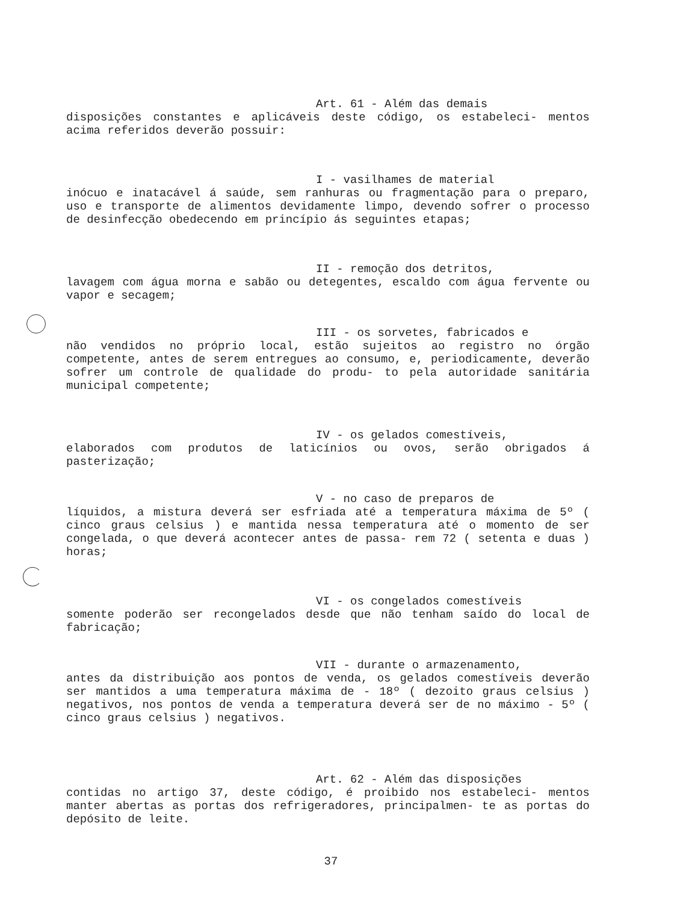Art. 61 - Além das demais
disposições constantes e aplicáveis deste código, os estabeleci- mentos acima referidos deverão possuir:
I - vasilhames de material
inócuo e inatacável á saúde, sem ranhuras ou fragmentação para o preparo, uso e transporte de alimentos devidamente limpo, devendo sofrer o processo de desinfecção obedecendo em princípio ás seguintes etapas;
II - remoção dos detritos,
lavagem com água morna e sabão ou detegentes, escaldo com água fervente ou vapor e secagem;
III - os sorvetes, fabricados e
não vendidos no próprio local, estão sujeitos ao registro no órgão competente, antes de serem entregues ao consumo, e, periodicamente, deverão sofrer um controle de qualidade do produ- to pela autoridade sanitária municipal competente;
IV - os gelados comestíveis,
elaborados com produtos de laticínios ou ovos, serão obrigados á pasterização;
V - no caso de preparos de
líquidos, a mistura deverá ser esfriada até a temperatura máxima de 5º ( cinco graus celsius ) e mantida nessa temperatura até o momento de ser congelada, o que deverá acontecer antes de passa- rem 72 ( setenta e duas ) horas;
VI - os congelados comestíveis
somente poderão ser recongelados desde que não tenham saído do local de fabricação;
VII - durante o armazenamento,
antes da distribuição aos pontos de venda, os gelados comestíveis deverão ser mantidos a uma temperatura máxima de - 18º ( dezoito graus celsius ) negativos, nos pontos de venda a temperatura deverá ser de no máximo - 5º ( cinco graus celsius ) negativos.
Art. 62 - Além das disposições
contidas no artigo 37, deste código, é proibido nos estabeleci- mentos manter abertas as portas dos refrigeradores, principalmen- te as portas do depósito de leite.
37